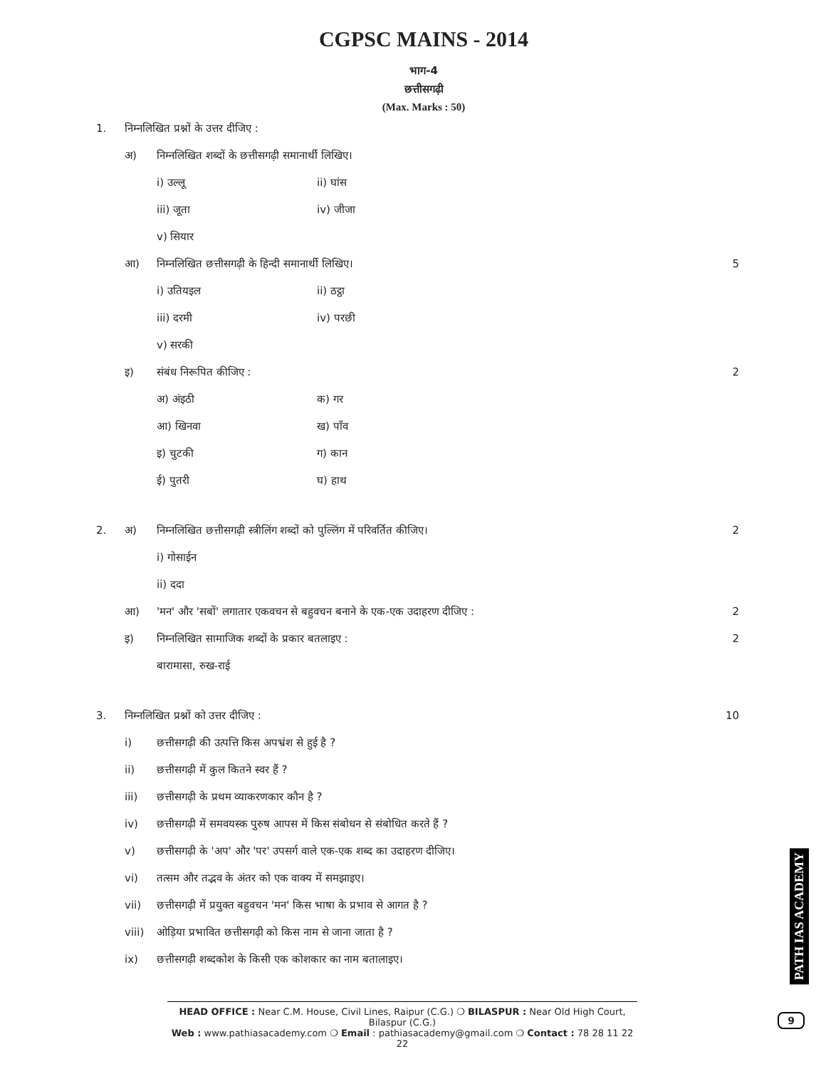CGPSC MAINS - 2014
भाग-4
छत्तीसगढ़ी
(Max. Marks : 50)
1. निम्नलिखित प्रश्नों के उत्तर दीजिए :
अ) निम्नलिखित शब्दों के छत्तीसगढ़ी समानार्थी लिखिए।
i) उल्लू ii) घांस
iii) जूता iv) जीजा
v) सियार
आ) निम्नलिखित छत्तीसगढ़ी के हिन्दी समानार्थी लिखिए। 5
i) उतियइल ii) ठट्ठा
iii) दरमी iv) परछी
v) सरकी
इ) संबंध निरूपित कीजिए : 2
अ) अंइठी क) गर
आ) खिनवा ख) पाँव
इ) चुटकी ग) कान
ई) पुतरी घ) हाथ
2. अ) निम्नलिखित छत्तीसगढ़ी स्त्रीलिंग शब्दों को पुल्लिंग में परिवर्तित कीजिए। 2
i) गोसाईन
ii) ददा
आ) 'मन' और 'सबों' लगातार एकवचन से बहुवचन बनाने के एक-एक उदाहरण दीजिए : 2
इ) निम्नलिखित सामाजिक शब्दों के प्रकार बतलाइए : 2
बारामासा, रुख-राई
3. निम्नलिखित प्रश्नों को उत्तर दीजिए : 10
i) छत्तीसगढ़ी की उत्पत्ति किस अपभ्रंश से हुई है ?
ii) छत्तीसगढ़ी में कुल कितने स्वर हैं ?
iii) छत्तीसगढ़ी के प्रथम व्याकरणकार कौन है ?
iv) छत्तीसगढ़ी में समवयस्क पुरुष आपस में किस संबोधन से संबोधित करते हैं ?
v) छत्तीसगढ़ी के 'अप' और 'पर' उपसर्ग वाले एक-एक शब्द का उदाहरण दीजिए।
vi) तत्सम और तद्भव के अंतर को एक वाक्य में समझाइए।
vii) छत्तीसगढ़ी में प्रयुक्त बहुवचन 'मन' किस भाषा के प्रभाव से आगत है ?
viii) ओड़िया प्रभावित छत्तीसगढ़ी को किस नाम से जाना जाता है ?
ix) छत्तीसगढ़ी शब्दकोश के किसी एक कोशकार का नाम बतालाइए।
HEAD OFFICE : Near C.M. House, Civil Lines, Raipur (C.G.) ❍ BILASPUR : Near Old High Court, Bilaspur (C.G.)
Web : www.pathiasacademy.com ❍ Email : pathiasacademy@gmail.com ❍ Contact : 78 28 11 22 22
PATH IAS ACADEMY
9